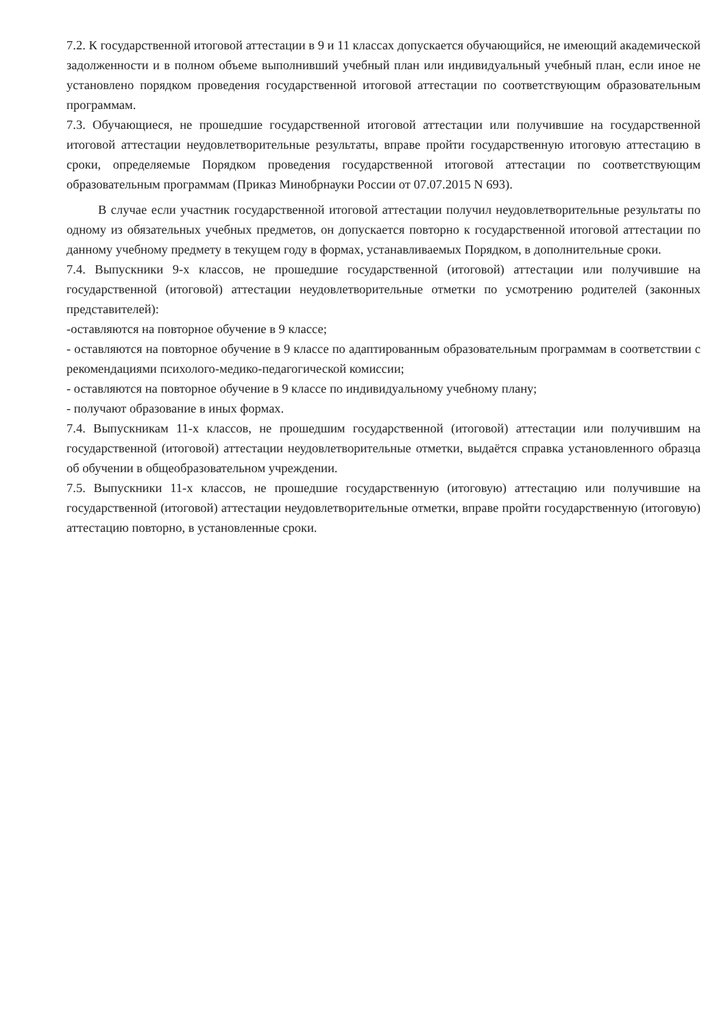7.2. К государственной итоговой аттестации в 9 и 11 классах допускается обучающийся, не имеющий академической задолженности и в полном объеме выполнивший учебный план или индивидуальный учебный план, если иное не установлено порядком проведения государственной итоговой аттестации по соответствующим образовательным программам.
7.3. Обучающиеся, не прошедшие государственной итоговой аттестации или получившие на государственной итоговой аттестации неудовлетворительные результаты, вправе пройти государственную итоговую аттестацию в сроки, определяемые Порядком проведения государственной итоговой аттестации по соответствующим образовательным программам (Приказ Минобрнауки России от 07.07.2015 N 693).
В случае если участник государственной итоговой аттестации получил неудовлетворительные результаты по одному из обязательных учебных предметов, он допускается повторно к государственной итоговой аттестации по данному учебному предмету в текущем году в формах, устанавливаемых Порядком, в дополнительные сроки.
7.4. Выпускники 9-х классов, не прошедшие государственной (итоговой) аттестации или получившие на государственной (итоговой) аттестации неудовлетворительные отметки по усмотрению родителей (законных представителей):
-оставляются на повторное обучение в 9 классе;
- оставляются на повторное обучение в 9 классе по адаптированным образовательным программам в соответствии с рекомендациями психолого-медико-педагогической комиссии;
- оставляются на повторное обучение в 9 классе по индивидуальному учебному плану;
- получают образование в иных формах.
7.4. Выпускникам 11-х классов, не прошедшим государственной (итоговой) аттестации или получившим на государственной (итоговой) аттестации неудовлетворительные отметки, выдаётся справка установленного образца об обучении в общеобразовательном учреждении.
7.5. Выпускники 11-х классов, не прошедшие государственную (итоговую) аттестацию или получившие на государственной (итоговой) аттестации неудовлетворительные отметки, вправе пройти государственную (итоговую) аттестацию повторно, в установленные сроки.